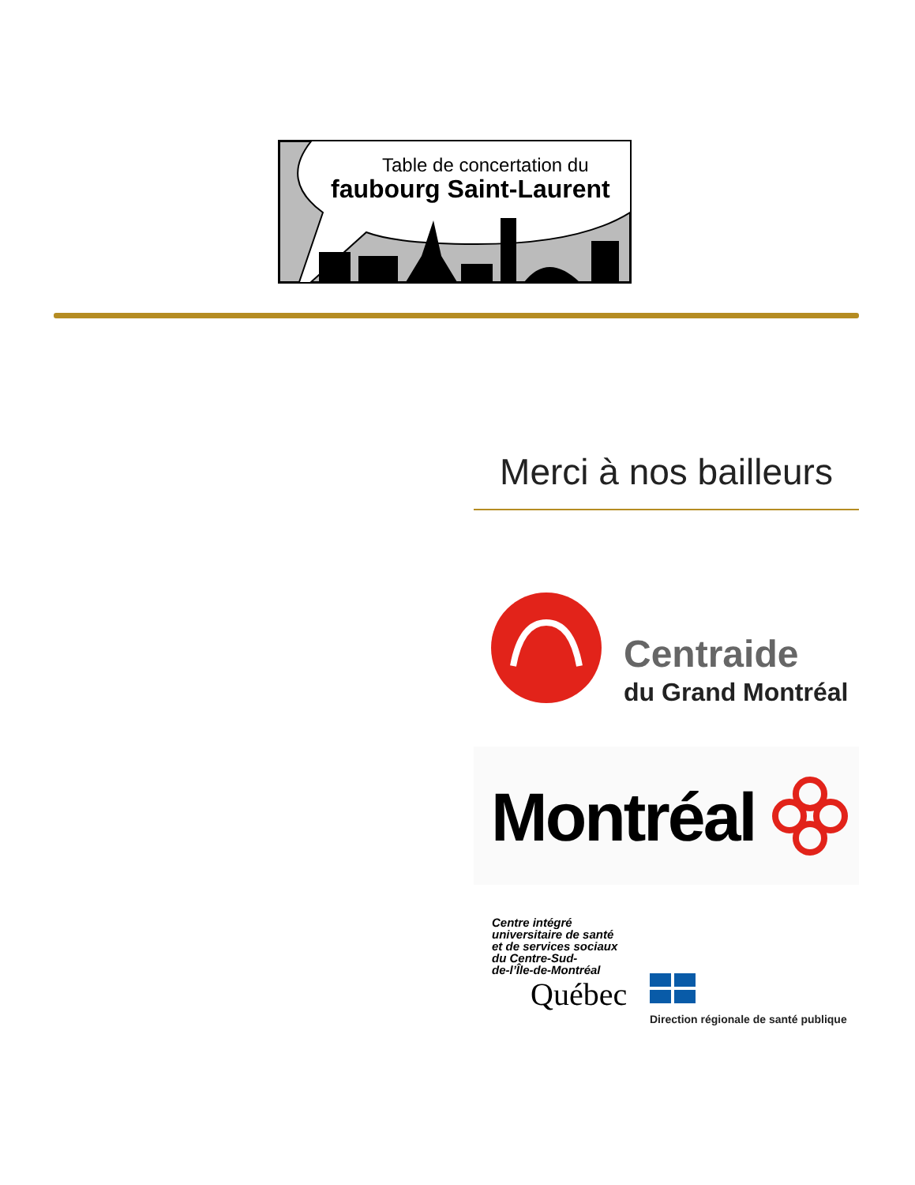Table de concertation du
faubourg Saint-Laurent
Merci à nos bailleurs
Centraide
du Grand Montréal
Montréal
Centre intégré
universitaire de santé
et de services sociaux
du Centre-Sud-
de-l’Île-de-Montréal
Québec
Direction régionale de santé publique